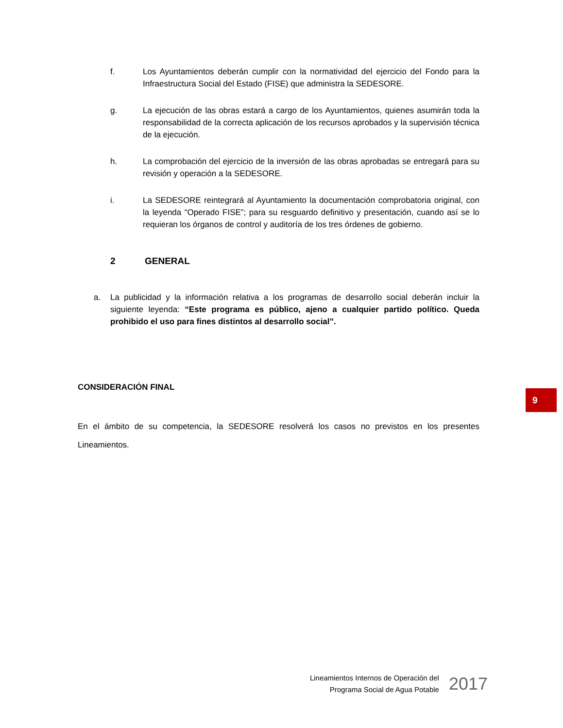f. Los Ayuntamientos deberán cumplir con la normatividad del ejercicio del Fondo para la Infraestructura Social del Estado (FISE) que administra la SEDESORE.
g. La ejecución de las obras estará a cargo de los Ayuntamientos, quienes asumirán toda la responsabilidad de la correcta aplicación de los recursos aprobados y la supervisión técnica de la ejecución.
h. La comprobación del ejercicio de la inversión de las obras aprobadas se entregará para su revisión y operación a la SEDESORE.
i. La SEDESORE reintegrará al Ayuntamiento la documentación comprobatoria original, con la leyenda “Operado FISE”; para su resguardo definitivo y presentación, cuando así se lo requieran los órganos de control y auditoría de los tres órdenes de gobierno.
2 GENERAL
a. La publicidad y la información relativa a los programas de desarrollo social deberán incluir la siguiente leyenda: “Este programa es público, ajeno a cualquier partido político. Queda prohibido el uso para fines distintos al desarrollo social”.
CONSIDERACIÓN FINAL
En el ámbito de su competencia, la SEDESORE resolverá los casos no previstos en los presentes Lineamientos.
9
Lineamientos Internos de Operación del
Programa Social de Agua Potable
2017